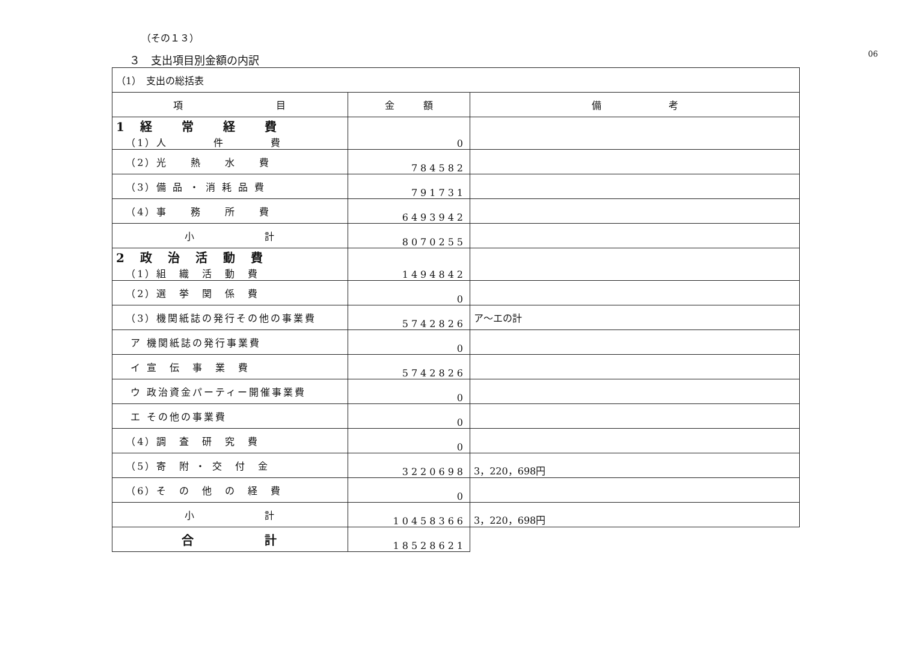06
（その１３）
３　支出項目別金額の内訳
| （1） 支出の総括表 | | |
| 項 目 | 金 額 | 備 考 |
| 1 経 常 経 費 （1）人 件 費 | 0 | |
| （2）光 熱 水 費 | 784582 | |
| （3）備 品 ・ 消 耗 品 費 | 791731 | |
| （4）事 務 所 費 | 6493942 | |
| 小 計 | 8070255 | |
| 2 政 治 活 動 費 （1）組 織 活 動 費 | 1494842 | |
| （2）選 挙 関 係 費 | 0 | |
| （3）機関紙誌の発行その他の事業費 | 5742826 | ア～エの計 |
| ア 機関紙誌の発行事業費 | 0 | |
| イ 宣 伝 事 業 費 | 5742826 | |
| ウ 政治資金パーティー開催事業費 | 0 | |
| エ その他の事業費 | 0 | |
| （4）調 査 研 究 費 | 0 | |
| （5）寄 附 ・ 交 付 金 | 3220698 | 3，220，698円 |
| （6）そ の 他 の 経 費 | 0 | |
| 小 計 | 10458366 | 3，220，698円 |
| 合 計 | 18528621 | |